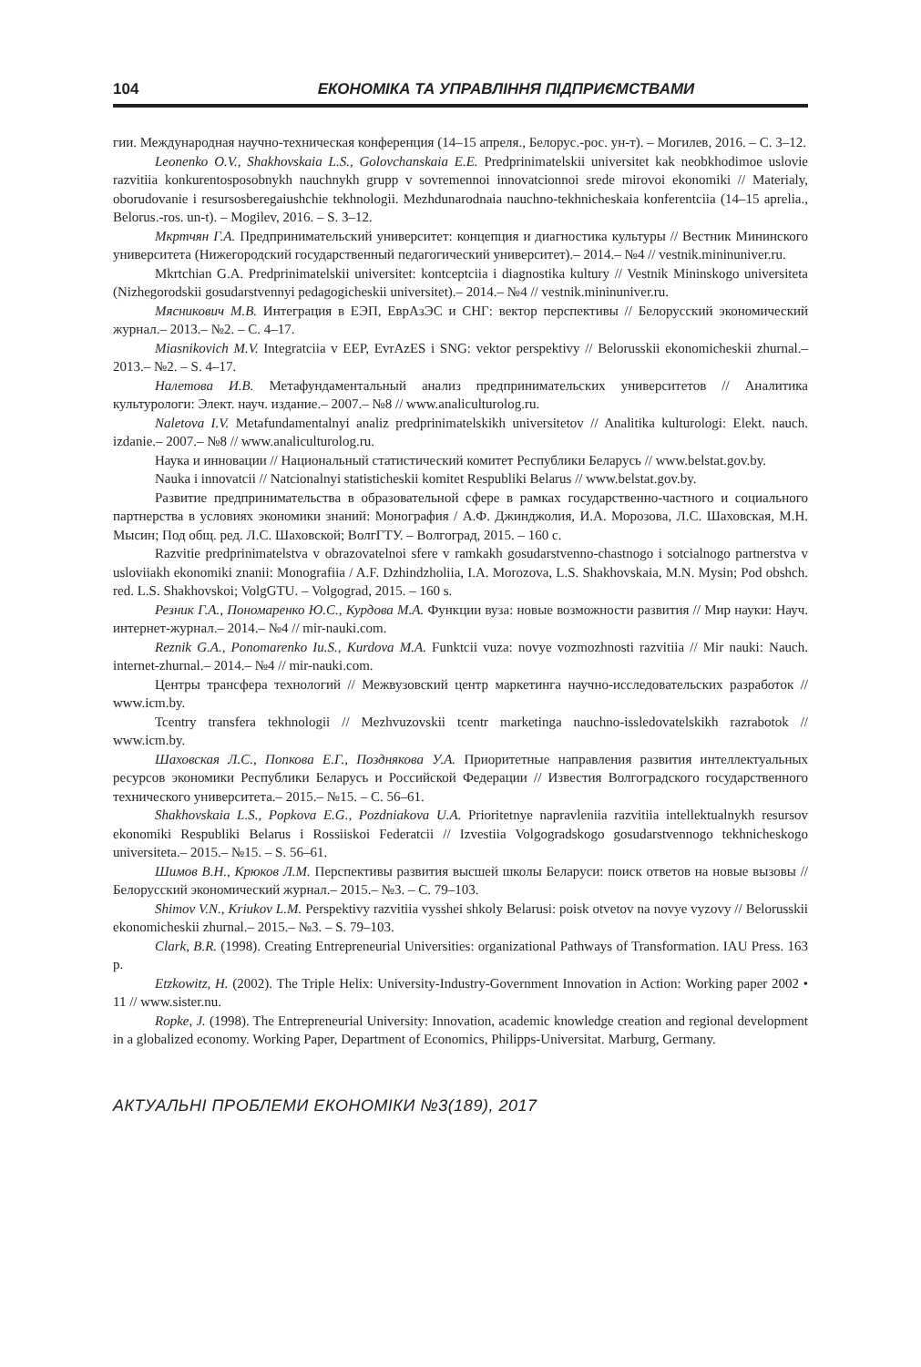104 ЕКОНОМІКА ТА УПРАВЛІННЯ ПІДПРИЄМСТВАМИ
гии. Международная научно-техническая конференция (14–15 апреля., Белорус.-рос. ун-т). – Могилев, 2016. – С. 3–12.
Leonenko O.V., Shakhovskaia L.S., Golovchanskaia E.E. Predprinimatelskii universitet kak neobkhodimoe uslovie razvitiia konkurentosposobnykh nauchnykh grupp v sovremennoi innovatcionnoi srede mirovoi ekonomiki // Materialy, oborudovanie i resursosberegaiushchie tekhnologii. Mezhdunarodnaia nauchno-tekhnicheskaia konferentciia (14–15 aprelia., Belorus.-ros. un-t). – Mogilev, 2016. – S. 3–12.
Мкртчян Г.А. Предпринимательский университет: концепция и диагностика культуры // Вестник Мининского университета (Нижегородский государственный педагогический университет).– 2014.– №4 // vestnik.mininuniver.ru.
Mkrtchian G.A. Predprinimatelskii universitet: kontceptciia i diagnostika kultury // Vestnik Mininskogo universiteta (Nizhegorodskii gosudarstvennyi pedagogicheskii universitet).– 2014.– №4 // vestnik.mininuniver.ru.
Мясникович М.В. Интеграция в ЕЭП, ЕврАзЭС и СНГ: вектор перспективы // Белорусский экономический журнал.– 2013.– №2. – С. 4–17.
Miasnikovich M.V. Integratciia v EEP, EvrAzES i SNG: vektor perspektivy // Belorusskii ekonomicheskii zhurnal.– 2013.– №2. – S. 4–17.
Налетова И.В. Метафундаментальный анализ предпринимательских университетов // Аналитика культурологи: Элект. науч. издание.– 2007.– №8 // www.analiculturolog.ru.
Naletova I.V. Metafundamentalnyi analiz predprinimatelskikh universitetov // Analitika kulturologi: Elekt. nauch. izdanie.– 2007.– №8 // www.analiculturolog.ru.
Наука и инновации // Национальный статистический комитет Республики Беларусь // www.belstat.gov.by.
Nauka i innovatcii // Natcionalnyi statisticheskii komitet Respubliki Belarus // www.belstat.gov.by.
Развитие предпринимательства в образовательной сфере в рамках государственно-частного и социального партнерства в условиях экономики знаний: Монография / А.Ф. Джинджолия, И.А. Морозова, Л.С. Шаховская, М.Н. Мысин; Под общ. ред. Л.С. Шаховской; ВолгГТУ. – Волгоград, 2015. – 160 с.
Razvitie predprinimatelstva v obrazovatelnoi sfere v ramkakh gosudarstvenno-chastnogo i sotcialnogo partnerstva v usloviiakh ekonomiki znanii: Monografiia / A.F. Dzhindzholiia, I.A. Morozova, L.S. Shakhovskaia, M.N. Mysin; Pod obshch. red. L.S. Shakhovskoi; VolgGTU. – Volgograd, 2015. – 160 s.
Резник Г.А., Пономаренко Ю.С., Курдова М.А. Функции вуза: новые возможности развития // Мир науки: Науч. интернет-журнал.– 2014.– №4 // mir-nauki.com.
Reznik G.A., Ponomarenko Iu.S., Kurdova M.A. Funktcii vuza: novye vozmozhnosti razvitiia // Mir nauki: Nauch. internet-zhurnal.– 2014.– №4 // mir-nauki.com.
Центры трансфера технологий // Межвузовский центр маркетинга научно-исследовательских разработок // www.icm.by.
Tcentry transfera tekhnologii // Mezhvuzovskii tcentr marketinga nauchno-issledovatelskikh razrabotok // www.icm.by.
Шаховская Л.С., Попкова Е.Г., Позднякова У.А. Приоритетные направления развития интеллектуальных ресурсов экономики Республики Беларусь и Российской Федерации // Известия Волгоградского государственного технического университета.– 2015.– №15. – С. 56–61.
Shakhovskaia L.S., Popkova E.G., Pozdniakova U.A. Prioritetnye napravleniia razvitiia intellektualnykh resursov ekonomiki Respubliki Belarus i Rossiiskoi Federatcii // Izvestiia Volgogradskogo gosudarstvennogo tekhnicheskogo universiteta.– 2015.– №15. – S. 56–61.
Шимов В.Н., Крюков Л.М. Перспективы развития высшей школы Беларуси: поиск ответов на новые вызовы // Белорусский экономический журнал.– 2015.– №3. – С. 79–103.
Shimov V.N., Kriukov L.M. Perspektivy razvitiia vysshei shkoly Belarusi: poisk otvetov na novye vyzovy // Belorusskii ekonomicheskii zhurnal.– 2015.– №3. – S. 79–103.
Clark, B.R. (1998). Creating Entrepreneurial Universities: organizational Pathways of Transformation. IAU Press. 163 p.
Etzkowitz, H. (2002). The Triple Helix: University-Industry-Government Innovation in Action: Working paper 2002 • 11 // www.sister.nu.
Ropke, J. (1998). The Entrepreneurial University: Innovation, academic knowledge creation and regional development in a globalized economy. Working Paper, Department of Economics, Philipps-Universitat. Marburg, Germany.
АКТУАЛЬНІ ПРОБЛЕМИ ЕКОНОМІКИ №3(189), 2017